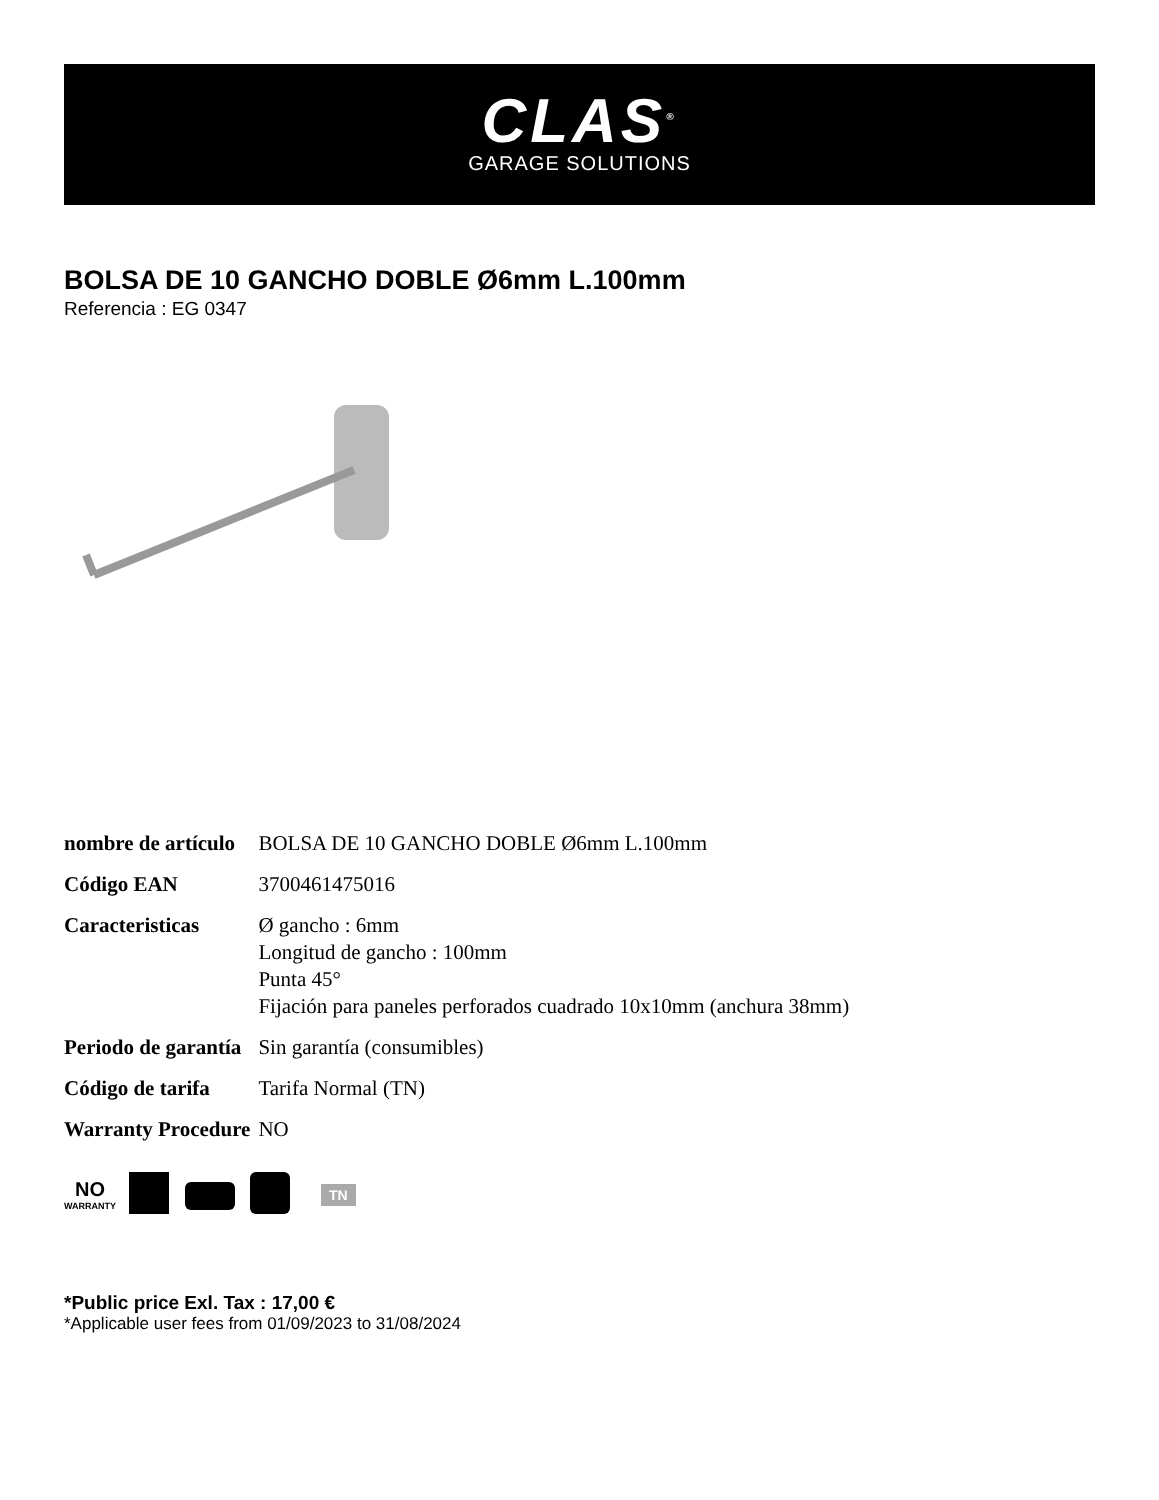CLAS<sup>®</sup>
GARAGE SOLUTIONS
BOLSA DE 10 GANCHO DOBLE Ø6mm L.100mm
Referencia : EG 0347
| nombre de artículo | BOLSA DE 10 GANCHO DOBLE Ø6mm L.100mm |
| Código EAN | 3700461475016 |
| Caracteristicas | Ø gancho : 6mm Longitud de gancho : 100mm Punta 45° Fijación para paneles perforados cuadrado 10x10mm (anchura 38mm) |
| Periodo de garantía | Sin garantía (consumibles) |
| Código de tarifa | Tarifa Normal (TN) |
| Warranty Procedure | NO |
NO
WARRANTY
TN
*Public price Exl. Tax : 17,00 €
*Applicable user fees from 01/09/2023 to 31/08/2024